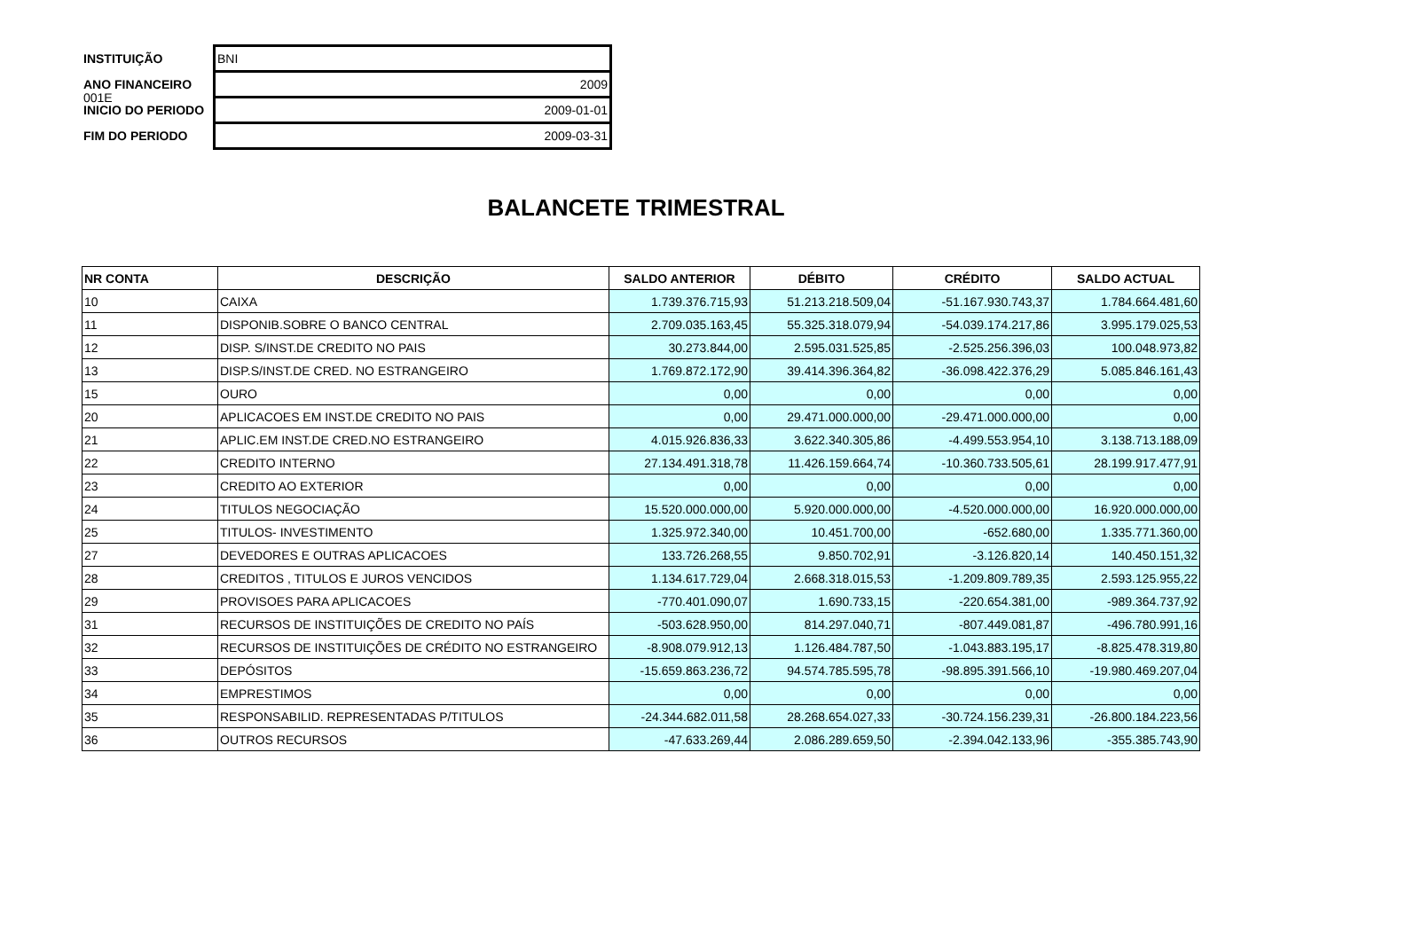001E
| INSTITUIÇÃO | BNI |
| ANO FINANCEIRO | 2009 |
| INICIO DO PERIODO | 2009-01-01 |
| FIM DO PERIODO | 2009-03-31 |
BALANCETE TRIMESTRAL
| NR CONTA | DESCRIÇÃO | SALDO ANTERIOR | DÉBITO | CRÉDITO | SALDO ACTUAL |
| --- | --- | --- | --- | --- | --- |
| 10 | CAIXA | 1.739.376.715,93 | 51.213.218.509,04 | -51.167.930.743,37 | 1.784.664.481,60 |
| 11 | DISPONIB.SOBRE O BANCO CENTRAL | 2.709.035.163,45 | 55.325.318.079,94 | -54.039.174.217,86 | 3.995.179.025,53 |
| 12 | DISP. S/INST.DE CREDITO NO PAIS | 30.273.844,00 | 2.595.031.525,85 | -2.525.256.396,03 | 100.048.973,82 |
| 13 | DISP.S/INST.DE CRED. NO ESTRANGEIRO | 1.769.872.172,90 | 39.414.396.364,82 | -36.098.422.376,29 | 5.085.846.161,43 |
| 15 | OURO | 0,00 | 0,00 | 0,00 | 0,00 |
| 20 | APLICACOES EM INST.DE CREDITO NO PAIS | 0,00 | 29.471.000.000,00 | -29.471.000.000,00 | 0,00 |
| 21 | APLIC.EM INST.DE CRED.NO ESTRANGEIRO | 4.015.926.836,33 | 3.622.340.305,86 | -4.499.553.954,10 | 3.138.713.188,09 |
| 22 | CREDITO INTERNO | 27.134.491.318,78 | 11.426.159.664,74 | -10.360.733.505,61 | 28.199.917.477,91 |
| 23 | CREDITO AO EXTERIOR | 0,00 | 0,00 | 0,00 | 0,00 |
| 24 | TITULOS NEGOCIAÇÃO | 15.520.000.000,00 | 5.920.000.000,00 | -4.520.000.000,00 | 16.920.000.000,00 |
| 25 | TITULOS- INVESTIMENTO | 1.325.972.340,00 | 10.451.700,00 | -652.680,00 | 1.335.771.360,00 |
| 27 | DEVEDORES E OUTRAS APLICACOES | 133.726.268,55 | 9.850.702,91 | -3.126.820,14 | 140.450.151,32 |
| 28 | CREDITOS , TITULOS E JUROS VENCIDOS | 1.134.617.729,04 | 2.668.318.015,53 | -1.209.809.789,35 | 2.593.125.955,22 |
| 29 | PROVISOES PARA APLICACOES | -770.401.090,07 | 1.690.733,15 | -220.654.381,00 | -989.364.737,92 |
| 31 | RECURSOS DE INSTITUIÇÕES DE CREDITO NO PAÍS | -503.628.950,00 | 814.297.040,71 | -807.449.081,87 | -496.780.991,16 |
| 32 | RECURSOS DE INSTITUIÇÕES DE CRÉDITO NO ESTRANGEIRO | -8.908.079.912,13 | 1.126.484.787,50 | -1.043.883.195,17 | -8.825.478.319,80 |
| 33 | DEPÓSITOS | -15.659.863.236,72 | 94.574.785.595,78 | -98.895.391.566,10 | -19.980.469.207,04 |
| 34 | EMPRESTIMOS | 0,00 | 0,00 | 0,00 | 0,00 |
| 35 | RESPONSABILID. REPRESENTADAS P/TITULOS | -24.344.682.011,58 | 28.268.654.027,33 | -30.724.156.239,31 | -26.800.184.223,56 |
| 36 | OUTROS RECURSOS | -47.633.269,44 | 2.086.289.659,50 | -2.394.042.133,96 | -355.385.743,90 |